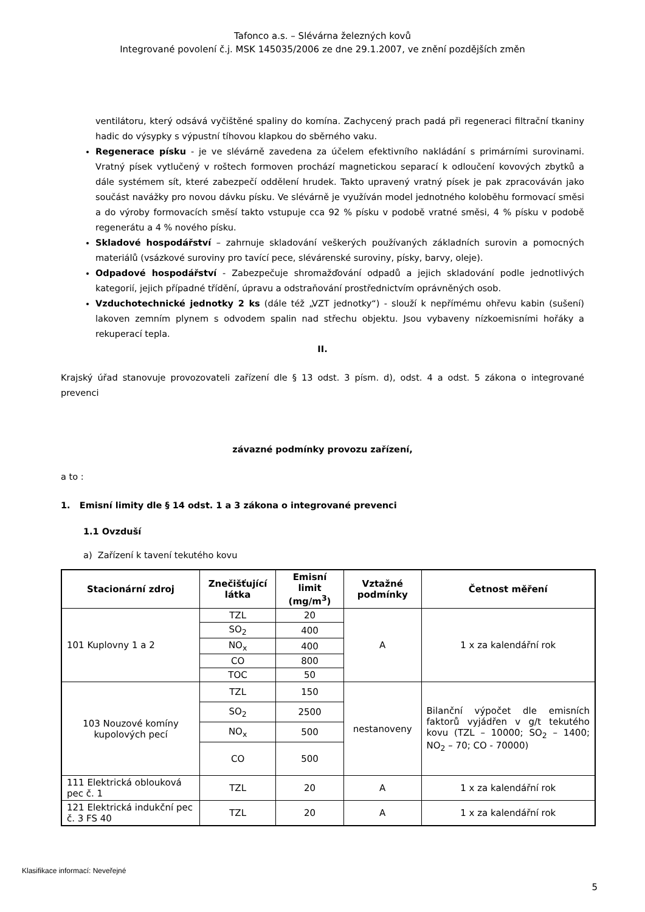Tafonco a.s. – Slévárna železných kovů
Integrované povolení č.j. MSK 145035/2006 ze dne 29.1.2007, ve znění pozdějších změn
ventilátoru, který odsává vyčištěné spaliny do komína. Zachycený prach padá při regeneraci filtrační tkaniny hadic do výsypky s výpustní tíhovou klapkou do sběrného vaku.
Regenerace písku - je ve slévárně zavedena za účelem efektivního nakládání s primárními surovinami. Vratný písek vytlučený v roštech formoven prochází magnetickou separací k odloučení kovových zbytků a dále systémem sít, které zabezpečí oddělení hrudek. Takto upravený vratný písek je pak zpracováván jako součást navážky pro novou dávku písku. Ve slévárně je využíván model jednotného koloběhu formovací směsi a do výroby formovacích směsí takto vstupuje cca 92 % písku v podobě vratné směsi, 4 % písku v podobě regenerátu a 4 % nového písku.
Skladové hospodářství – zahrnuje skladování veškerých používaných základních surovin a pomocných materiálů (vsázkové suroviny pro tavící pece, slévárenské suroviny, písky, barvy, oleje).
Odpadové hospodářství - Zabezpečuje shromažďování odpadů a jejich skladování podle jednotlivých kategorií, jejich případné třídění, úpravu a odstraňování prostřednictvím oprávněných osob.
Vzduchotechnické jednotky 2 ks (dále též „VZT jednotky“) - slouží k nepřímému ohřevu kabin (sušení) lakoven zemním plynem s odvodem spalin nad střechu objektu. Jsou vybaveny nízkoemisními hořáky a rekuperací tepla.
II.
Krajský úřad stanovuje provozovateli zařízení dle § 13 odst. 3 písm. d), odst. 4 a odst. 5 zákona o integrované prevenci
závazné podmínky provozu zařízení,
a to :
1. Emisní limity dle § 14 odst. 1 a 3 zákona o integrované prevenci
1.1 Ovzduší
a) Zařízení k tavení tekutého kovu
| Stacionární zdroj | Znečišťující látka | Emisní limit (mg/m<sup>3</sup>) | Vztažné podmínky | Četnost měření |
| --- | --- | --- | --- | --- |
| 101 Kuplovny 1 a 2 | TZL | 20 | A | 1 x za kalendářní rok |
| | SO<sub>2</sub> | 400 | | |
| | NO<sub>x</sub> | 400 | | |
| | CO | 800 | | |
| | TOC | 50 | | |
| 103 Nouzové komíny kupolových pecí | TZL | 150 | nestanoveny | Bilanční výpočet dle emisních faktorů vyjádřen v g/t tekutého kovu (TZL – 10000; SO<sub>2</sub> – 1400; NO<sub>2</sub> – 70; CO - 70000) |
| | SO<sub>2</sub> | 2500 | | |
| | NO<sub>x</sub> | 500 | | |
| | CO | 500 | | |
| 111 Elektrická oblouková pec č. 1 | TZL | 20 | A | 1 x za kalendářní rok |
| 121 Elektrická indukční pec č. 3 FS 40 | TZL | 20 | A | 1 x za kalendářní rok |
Klasifikace informací: Neveřejné
5